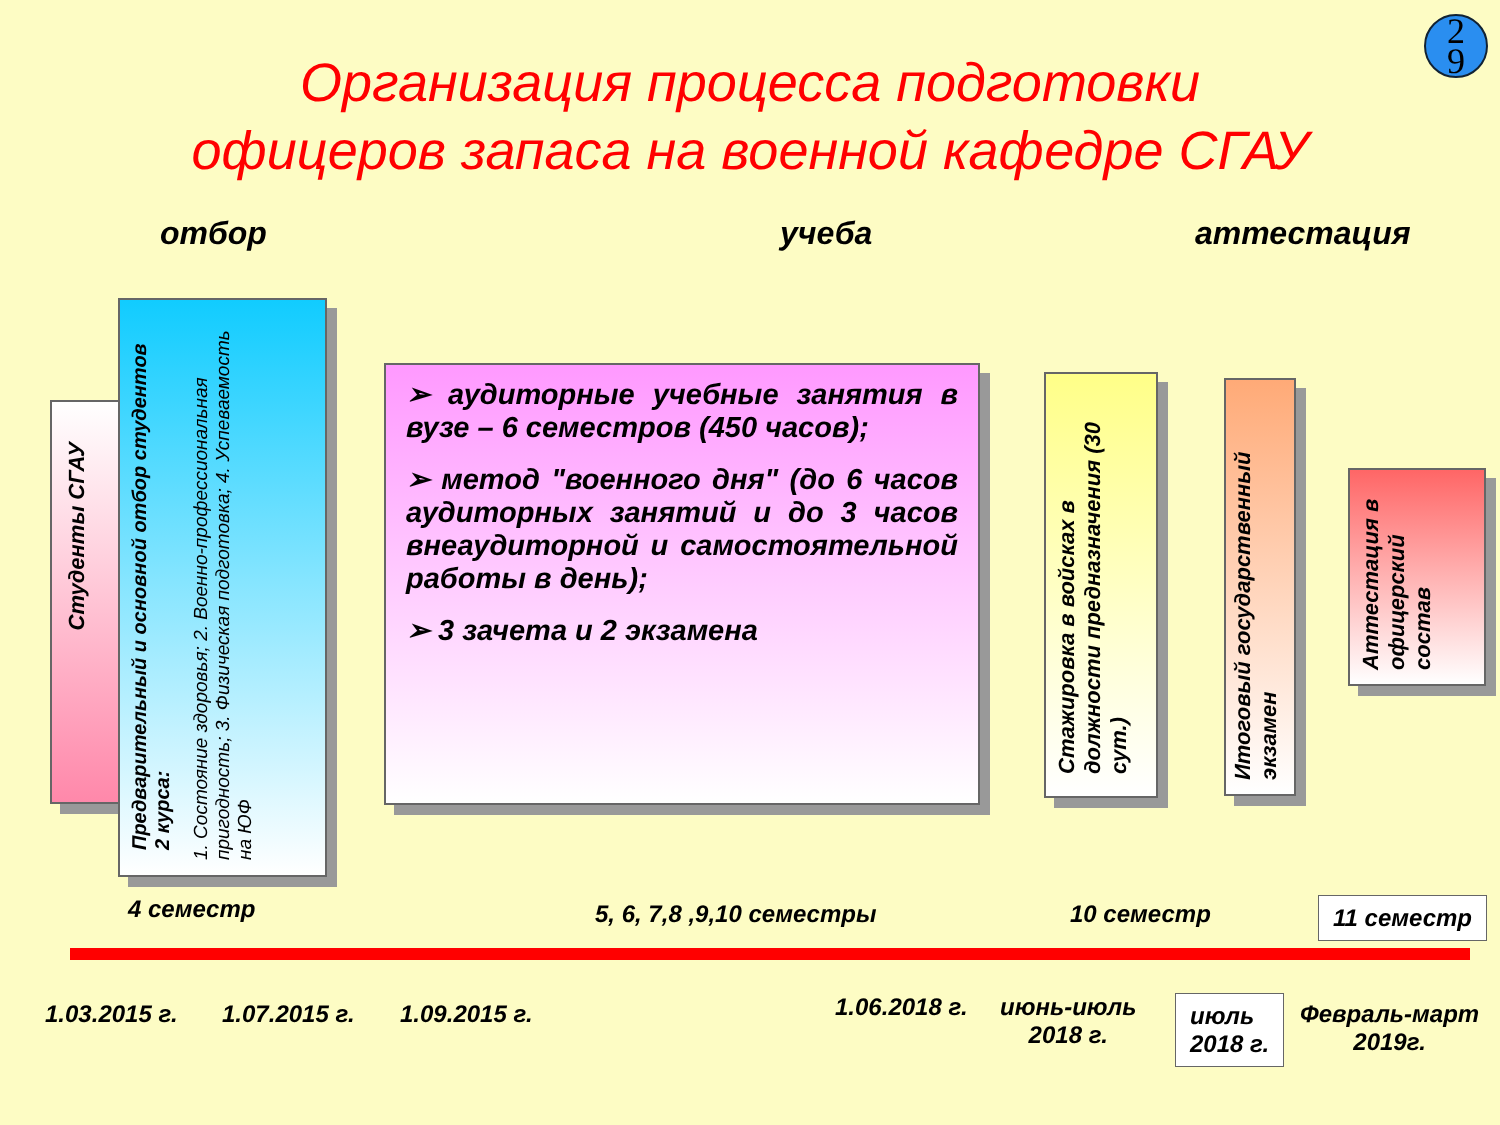2
9
Организация процесса подготовки
офицеров запаса на военной кафедре СГАУ
отбор учеба аттестация
Студенты СГАУ
Предварительный и основной отбор студентов 2 курса:
1. Состояние здоровья; 2. Военно-профессиональная пригодность; 3. Физическая подготовка; 4. Успеваемость на ЮФ
➢ аудиторные учебные занятия в вузе – 6 семестров (450 часов);
➢ метод "военного дня" (до 6 часов аудиторных занятий и до 3 часов внеаудиторной и самостоятельной работы в день);
➢ 3 зачета и 2 экзамена
Стажировка в войсках в должности предназначения (30 сут.)
Итоговый государственный экзамен
Аттестация в офицерский состав
4 семестр 5, 6, 7,8 ,9,10 семестры 10 семестр 11 семестр
1.03.2015 г. 1.07.2015 г. 1.09.2015 г. 1.06.2018 г.
июнь-июль
2018 г.
июль
2018 г.
Февраль-март
2019г.